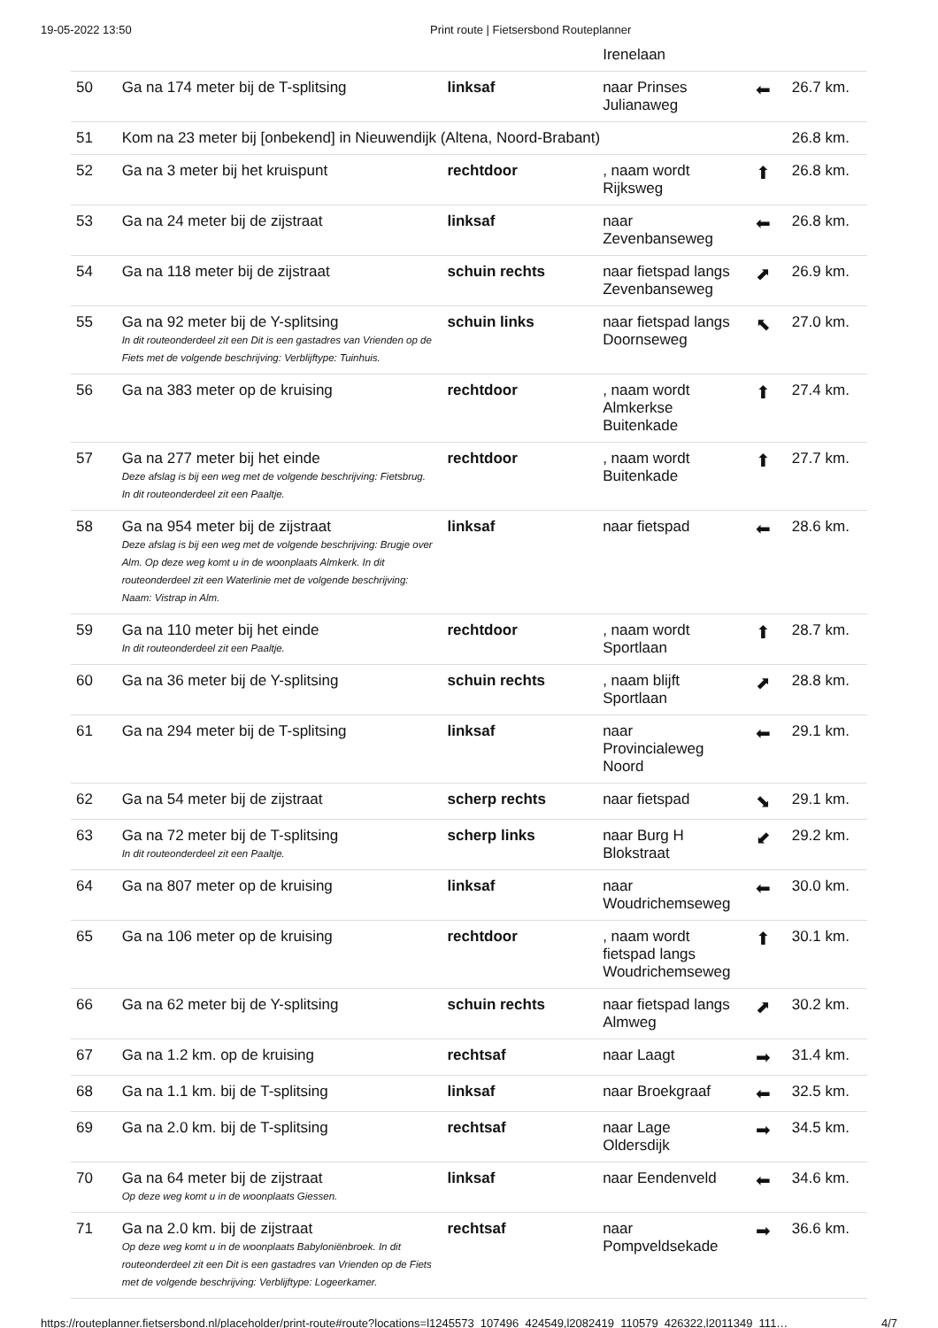19-05-2022 13:50 Print route | Fietsersbond Routeplanner
| | | | Irenelaan | | |
| 50 | Ga na 174 meter bij de T-splitsing | linksaf | naar Prinses Julianaweg | ⬅ | 26.7 km. |
| 51 | Kom na 23 meter bij [onbekend] in Nieuwendijk (Altena, Noord-Brabant) | | | | 26.8 km. |
| 52 | Ga na 3 meter bij het kruispunt | rechtdoor | , naam wordt Rijksweg | ⬆ | 26.8 km. |
| 53 | Ga na 24 meter bij de zijstraat | linksaf | naar Zevenbanseweg | ⬅ | 26.8 km. |
| 54 | Ga na 118 meter bij de zijstraat | schuin rechts | naar fietspad langs Zevenbanseweg | ⬈ | 26.9 km. |
| 55 | Ga na 92 meter bij de Y-splitsing In dit routeonderdeel zit een Dit is een gastadres van Vrienden op de Fiets met de volgende beschrijving: Verblijftype: Tuinhuis. | schuin links | naar fietspad langs Doornseweg | ⬉ | 27.0 km. |
| 56 | Ga na 383 meter op de kruising | rechtdoor | , naam wordt Almkerkse Buitenkade | ⬆ | 27.4 km. |
| 57 | Ga na 277 meter bij het einde Deze afslag is bij een weg met de volgende beschrijving: Fietsbrug. In dit routeonderdeel zit een Paaltje. | rechtdoor | , naam wordt Buitenkade | ⬆ | 27.7 km. |
| 58 | Ga na 954 meter bij de zijstraat Deze afslag is bij een weg met de volgende beschrijving: Brugje over Alm. Op deze weg komt u in de woonplaats Almkerk. In dit routeonderdeel zit een Waterlinie met de volgende beschrijving: Naam: Vistrap in Alm. | linksaf | naar fietspad | ⬅ | 28.6 km. |
| 59 | Ga na 110 meter bij het einde In dit routeonderdeel zit een Paaltje. | rechtdoor | , naam wordt Sportlaan | ⬆ | 28.7 km. |
| 60 | Ga na 36 meter bij de Y-splitsing | schuin rechts | , naam blijft Sportlaan | ⬈ | 28.8 km. |
| 61 | Ga na 294 meter bij de T-splitsing | linksaf | naar Provincialeweg Noord | ⬅ | 29.1 km. |
| 62 | Ga na 54 meter bij de zijstraat | scherp rechts | naar fietspad | ⬊ | 29.1 km. |
| 63 | Ga na 72 meter bij de T-splitsing In dit routeonderdeel zit een Paaltje. | scherp links | naar Burg H Blokstraat | ⬋ | 29.2 km. |
| 64 | Ga na 807 meter op de kruising | linksaf | naar Woudrichemseweg | ⬅ | 30.0 km. |
| 65 | Ga na 106 meter op de kruising | rechtdoor | , naam wordt fietspad langs Woudrichemseweg | ⬆ | 30.1 km. |
| 66 | Ga na 62 meter bij de Y-splitsing | schuin rechts | naar fietspad langs Almweg | ⬈ | 30.2 km. |
| 67 | Ga na 1.2 km. op de kruising | rechtsaf | naar Laagt | ➡ | 31.4 km. |
| 68 | Ga na 1.1 km. bij de T-splitsing | linksaf | naar Broekgraaf | ⬅ | 32.5 km. |
| 69 | Ga na 2.0 km. bij de T-splitsing | rechtsaf | naar Lage Oldersdijk | ➡ | 34.5 km. |
| 70 | Ga na 64 meter bij de zijstraat Op deze weg komt u in de woonplaats Giessen. | linksaf | naar Eendenveld | ⬅ | 34.6 km. |
| 71 | Ga na 2.0 km. bij de zijstraat Op deze weg komt u in de woonplaats Babyloniënbroek. In dit routeonderdeel zit een Dit is een gastadres van Vrienden op de Fiets met de volgende beschrijving: Verblijftype: Logeerkamer. | rechtsaf | naar Pompveldsekade | ➡ | 36.6 km. |
https://routeplanner.fietsersbond.nl/placeholder/print-route#route?locations=l1245573_107496_424549,l2082419_110579_426322,l2011349_111… 4/7